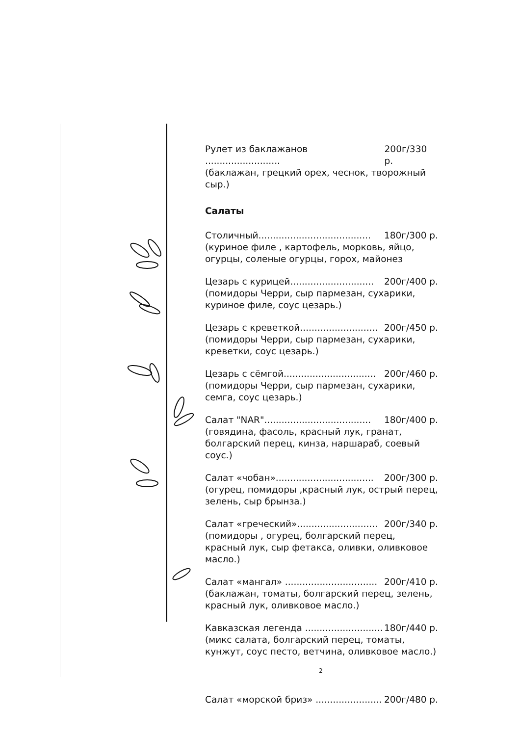Рулет из баклажанов .......................... 200г/330 р.
(баклажан, грецкий орех, чеснок, творожный сыр.)
Салаты
Столичный....................................... 180г/300 р.
(куриное филе , картофель, морковь, яйцо, огурцы, соленые огурцы, горох, майонез
Цезарь с курицей............................. 200г/400 р.
(помидоры Черри, сыр пармезан, сухарики, куриное филе, соус цезарь.)
Цезарь с креветкой........................... 200г/450 р.
(помидоры Черри, сыр пармезан, сухарики, креветки, соус цезарь.)
Цезарь с сёмгой................................ 200г/460 р.
(помидоры Черри, сыр пармезан, сухарики, семга, соус цезарь.)
Салат "NAR"..................................... 180г/400 р.
(говядина, фасоль, красный лук, гранат, болгарский перец, кинза, наршараб, соевый соус.)
Салат «чобан».................................. 200г/300 р.
(огурец, помидоры ,красный лук, острый перец, зелень, сыр брынза.)
Салат «греческий»............................ 200г/340 р.
(помидоры , огурец, болгарский перец, красный лук, сыр фетакса, оливки, оливковое масло.)
Салат «мангал» ................................ 200г/410 р.
(баклажан, томаты, болгарский перец, зелень, красный лук, оливковое масло.)
Кавказская легенда ........................... 180г/440 р.
(микс салата, болгарский перец, томаты, кунжут, соус песто, ветчина, оливковое масло.)
Салат «морской бриз» ....................... 200г/480 р.
2